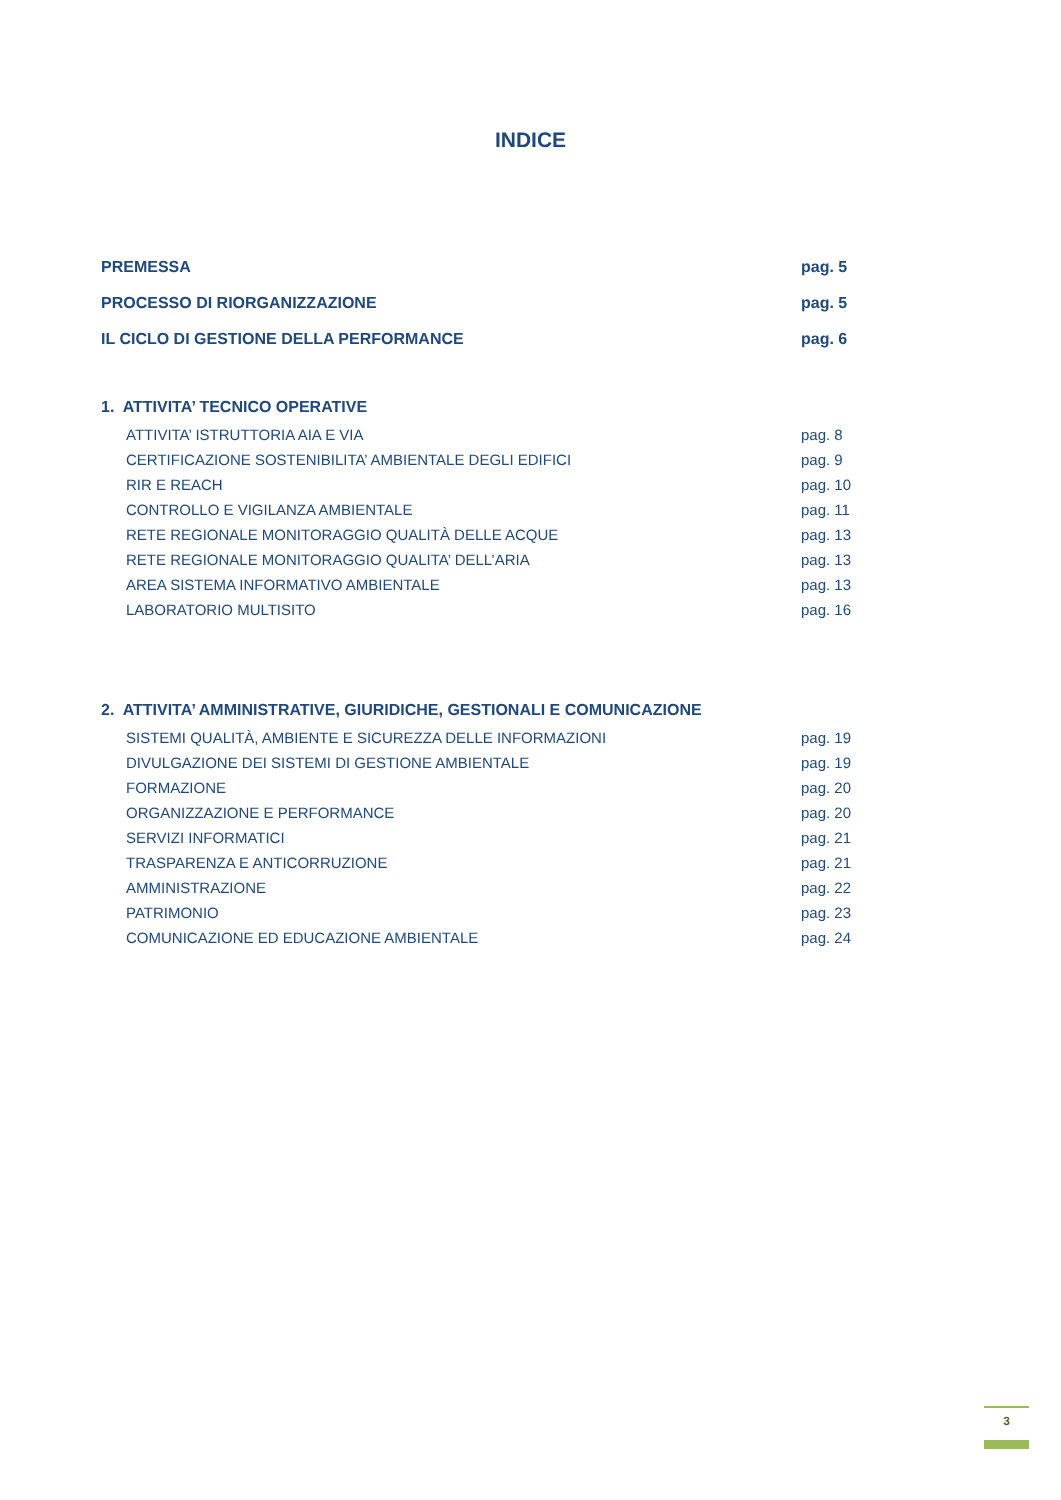INDICE
PREMESSA pag. 5
PROCESSO DI RIORGANIZZAZIONE pag. 5
IL CICLO DI GESTIONE DELLA PERFORMANCE pag. 6
1. ATTIVITA’ TECNICO OPERATIVE
ATTIVITA’ ISTRUTTORIA AIA E VIA pag. 8
CERTIFICAZIONE SOSTENIBILITA’ AMBIENTALE DEGLI EDIFICI pag. 9
RIR E REACH pag. 10
CONTROLLO E VIGILANZA AMBIENTALE pag. 11
RETE REGIONALE MONITORAGGIO QUALITÀ DELLE ACQUE pag. 13
RETE REGIONALE MONITORAGGIO QUALITA’ DELL’ARIA pag. 13
AREA SISTEMA INFORMATIVO AMBIENTALE pag. 13
LABORATORIO MULTISITO pag. 16
2. ATTIVITA’ AMMINISTRATIVE, GIURIDICHE, GESTIONALI E COMUNICAZIONE
SISTEMI QUALITÀ, AMBIENTE E SICUREZZA DELLE INFORMAZIONI pag. 19
DIVULGAZIONE DEI SISTEMI DI GESTIONE AMBIENTALE pag. 19
FORMAZIONE pag. 20
ORGANIZZAZIONE E PERFORMANCE pag. 20
SERVIZI INFORMATICI pag. 21
TRASPARENZA E ANTICORRUZIONE pag. 21
AMMINISTRAZIONE pag. 22
PATRIMONIO pag. 23
COMUNICAZIONE ED EDUCAZIONE AMBIENTALE pag. 24
3